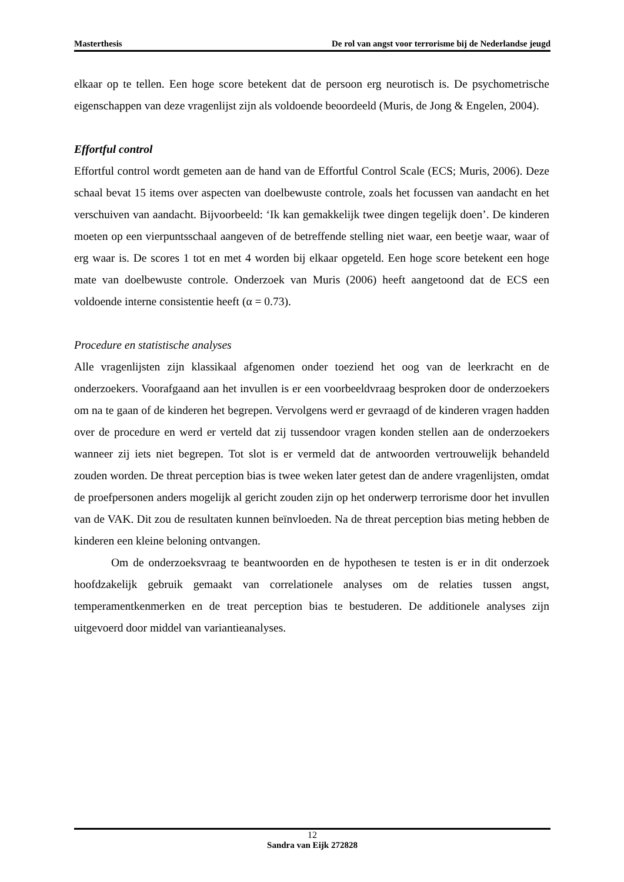Masterthesis De rol van angst voor terrorisme bij de Nederlandse jeugd
elkaar op te tellen. Een hoge score betekent dat de persoon erg neurotisch is. De psychometrische eigenschappen van deze vragenlijst zijn als voldoende beoordeeld (Muris, de Jong & Engelen, 2004).
Effortful control
Effortful control wordt gemeten aan de hand van de Effortful Control Scale (ECS; Muris, 2006). Deze schaal bevat 15 items over aspecten van doelbewuste controle, zoals het focussen van aandacht en het verschuiven van aandacht. Bijvoorbeeld: ‘Ik kan gemakkelijk twee dingen tegelijk doen’. De kinderen moeten op een vierpuntsschaal aangeven of de betreffende stelling niet waar, een beetje waar, waar of erg waar is. De scores 1 tot en met 4 worden bij elkaar opgeteld. Een hoge score betekent een hoge mate van doelbewuste controle. Onderzoek van Muris (2006) heeft aangetoond dat de ECS een voldoende interne consistentie heeft (α = 0.73).
Procedure en statistische analyses
Alle vragenlijsten zijn klassikaal afgenomen onder toeziend het oog van de leerkracht en de onderzoekers. Voorafgaand aan het invullen is er een voorbeeldvraag besproken door de onderzoekers om na te gaan of de kinderen het begrepen. Vervolgens werd er gevraagd of de kinderen vragen hadden over de procedure en werd er verteld dat zij tussendoor vragen konden stellen aan de onderzoekers wanneer zij iets niet begrepen. Tot slot is er vermeld dat de antwoorden vertrouwelijk behandeld zouden worden. De threat perception bias is twee weken later getest dan de andere vragenlijsten, omdat de proefpersonen anders mogelijk al gericht zouden zijn op het onderwerp terrorisme door het invullen van de VAK. Dit zou de resultaten kunnen beïnvloeden. Na de threat perception bias meting hebben de kinderen een kleine beloning ontvangen.
Om de onderzoeksvraag te beantwoorden en de hypothesen te testen is er in dit onderzoek hoofdzakelijk gebruik gemaakt van correlationele analyses om de relaties tussen angst, temperamentkenmerken en de treat perception bias te bestuderen. De additionele analyses zijn uitgevoerd door middel van variantieanalyses.
12
Sandra van Eijk 272828